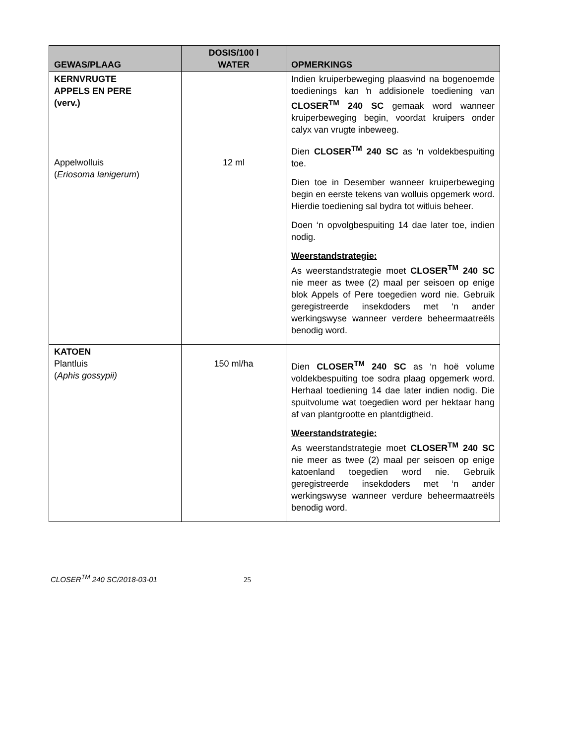| GEWAS/PLAAG | DOSIS/100 l WATER | OPMERKINGS |
| --- | --- | --- |
| KERNVRUGTE APPELS EN PERE (verv.) Appelwolluis ( Eriosoma lanigerum ) | 12 ml | Indien kruiperbeweging plaasvind na bogenoemde toedienings kan ŉ addisionele toediening van CLOSER<sup>TM</sup> 240 SC gemaak word wanneer kruiperbeweging begin, voordat kruipers onder calyx van vrugte inbeweeg. Dien CLOSER<sup>TM</sup> 240 SC as ‘n voldekbespuiting toe. Dien toe in Desember wanneer kruiperbeweging begin en eerste tekens van wolluis opgemerk word. Hierdie toediening sal bydra tot witluis beheer. Doen ‘n opvolgbespuiting 14 dae later toe, indien nodig. Weerstandstrategie: As weerstandstrategie moet CLOSER<sup>TM</sup> 240 SC nie meer as twee (2) maal per seisoen op enige blok Appels of Pere toegedien word nie. Gebruik geregistreerde insekdoders met ‘n ander werkingswyse wanneer verdere beheermaatreëls benodig word. |
| KATOEN Plantluis ( Aphis gossypii) | 150 ml/ha | Dien CLOSER<sup>TM</sup> 240 SC as ‘n hoë volume voldekbespuiting toe sodra plaag opgemerk word. Herhaal toediening 14 dae later indien nodig. Die spuitvolume wat toegedien word per hektaar hang af van plantgrootte en plantdigtheid. Weerstandstrategie: As weerstandstrategie moet CLOSER<sup>TM</sup> 240 SC nie meer as twee (2) maal per seisoen op enige katoenland toegedien word nie. Gebruik geregistreerde insekdoders met ‘n ander werkingswyse wanneer verdure beheermaatreëls benodig word. |
CLOSER<sup>TM</sup> 240 SC/2018-03-01 25